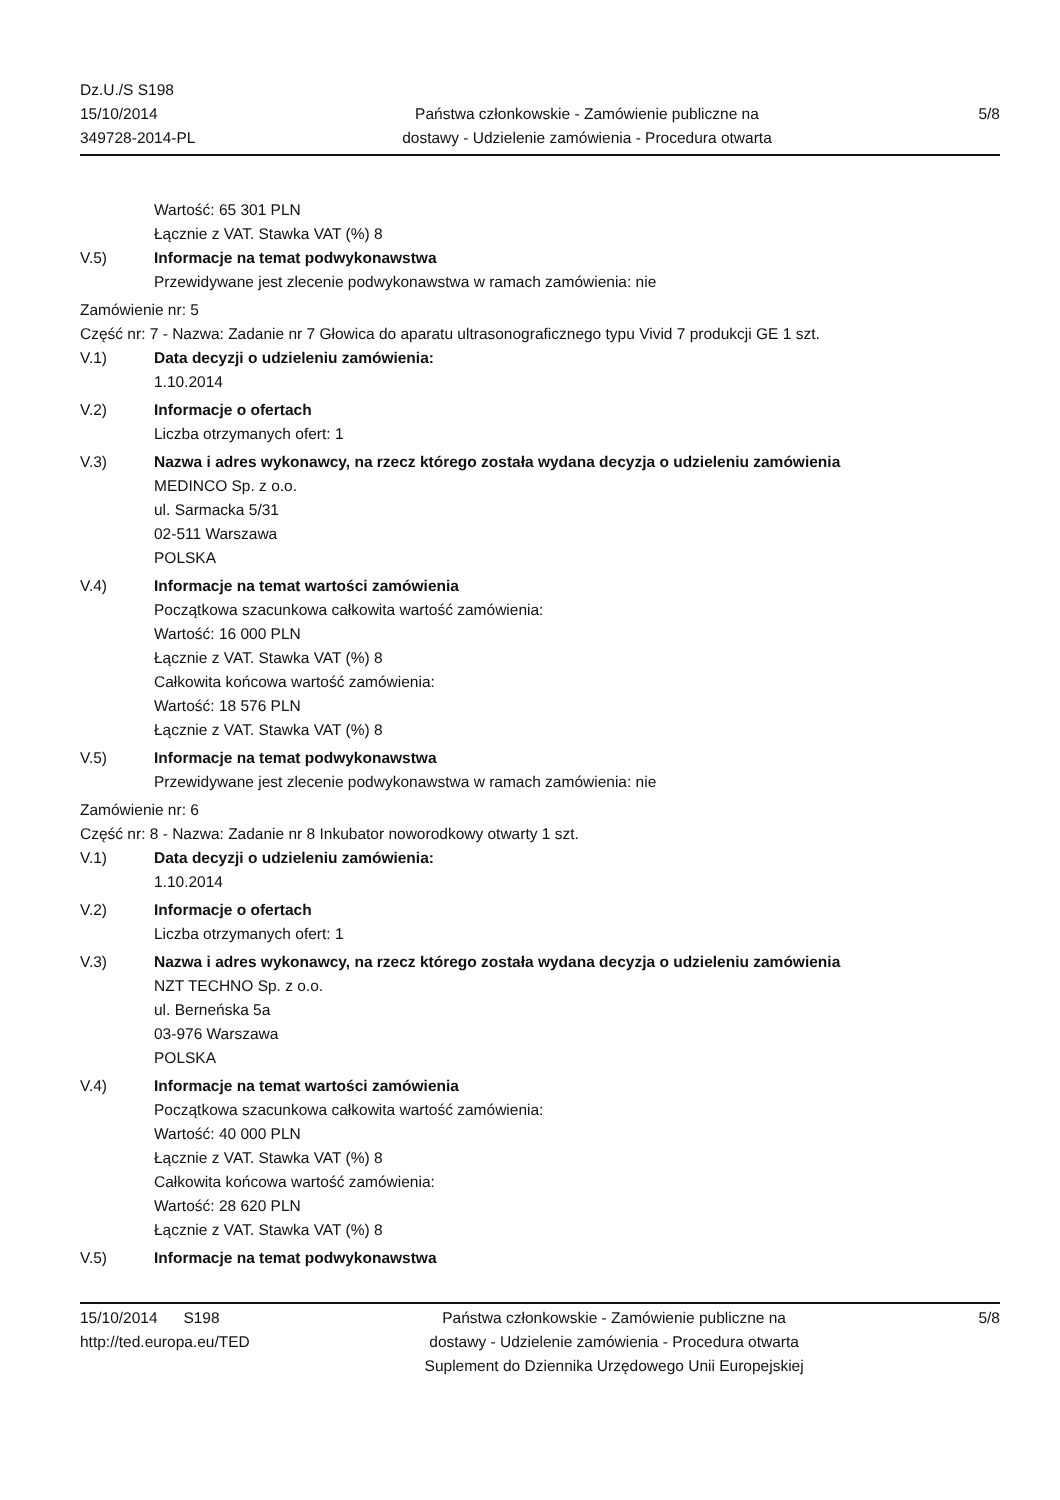Dz.U./S S198
15/10/2014
349728-2014-PL
Państwa członkowskie - Zamówienie publiczne na
dostawy - Udzielenie zamówienia - Procedura otwarta
5/8
Wartość: 65 301 PLN
Łącznie z VAT. Stawka VAT (%) 8
V.5) Informacje na temat podwykonawstwa
Przewidywane jest zlecenie podwykonawstwa w ramach zamówienia: nie
Zamówienie nr: 5
Część nr: 7 - Nazwa: Zadanie nr 7 Głowica do aparatu ultrasonograficznego typu Vivid 7 produkcji GE 1 szt.
V.1) Data decyzji o udzieleniu zamówienia:
1.10.2014
V.2) Informacje o ofertach
Liczba otrzymanych ofert: 1
V.3) Nazwa i adres wykonawcy, na rzecz którego została wydana decyzja o udzieleniu zamówienia
MEDINCO Sp. z o.o.
ul. Sarmacka 5/31
02-511 Warszawa
POLSKA
V.4) Informacje na temat wartości zamówienia
Początkowa szacunkowa całkowita wartość zamówienia:
Wartość: 16 000 PLN
Łącznie z VAT. Stawka VAT (%) 8
Całkowita końcowa wartość zamówienia:
Wartość: 18 576 PLN
Łącznie z VAT. Stawka VAT (%) 8
V.5) Informacje na temat podwykonawstwa
Przewidywane jest zlecenie podwykonawstwa w ramach zamówienia: nie
Zamówienie nr: 6
Część nr: 8 - Nazwa: Zadanie nr 8 Inkubator noworodkowy otwarty 1 szt.
V.1) Data decyzji o udzieleniu zamówienia:
1.10.2014
V.2) Informacje o ofertach
Liczba otrzymanych ofert: 1
V.3) Nazwa i adres wykonawcy, na rzecz którego została wydana decyzja o udzieleniu zamówienia
NZT TECHNO Sp. z o.o.
ul. Berneńska 5a
03-976 Warszawa
POLSKA
V.4) Informacje na temat wartości zamówienia
Początkowa szacunkowa całkowita wartość zamówienia:
Wartość: 40 000 PLN
Łącznie z VAT. Stawka VAT (%) 8
Całkowita końcowa wartość zamówienia:
Wartość: 28 620 PLN
Łącznie z VAT. Stawka VAT (%) 8
V.5) Informacje na temat podwykonawstwa
15/10/2014 S198
http://ted.europa.eu/TED
Państwa członkowskie - Zamówienie publiczne na
dostawy - Udzielenie zamówienia - Procedura otwarta
Suplement do Dziennika Urzędowego Unii Europejskiej
5/8